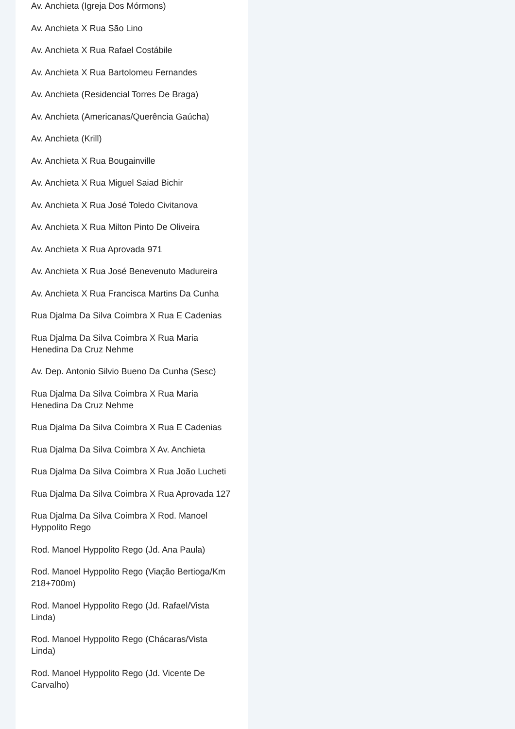Av. Anchieta (Igreja Dos Mórmons)
Av. Anchieta X Rua São Lino
Av. Anchieta X Rua Rafael Costábile
Av. Anchieta X Rua Bartolomeu Fernandes
Av. Anchieta (Residencial Torres De Braga)
Av. Anchieta (Americanas/Querência Gaúcha)
Av. Anchieta (Krill)
Av. Anchieta X Rua Bougainville
Av. Anchieta X Rua Miguel Saiad Bichir
Av. Anchieta X Rua José Toledo Civitanova
Av. Anchieta X Rua Milton Pinto De Oliveira
Av. Anchieta X Rua Aprovada 971
Av. Anchieta X Rua José Benevenuto Madureira
Av. Anchieta X Rua Francisca Martins Da Cunha
Rua Djalma Da Silva Coimbra X Rua E Cadenias
Rua Djalma Da Silva Coimbra X Rua Maria Henedina Da Cruz Nehme
Av. Dep. Antonio Silvio Bueno Da Cunha (Sesc)
Rua Djalma Da Silva Coimbra X Rua Maria Henedina Da Cruz Nehme
Rua Djalma Da Silva Coimbra X Rua E Cadenias
Rua Djalma Da Silva Coimbra X Av. Anchieta
Rua Djalma Da Silva Coimbra X Rua João Lucheti
Rua Djalma Da Silva Coimbra X Rua Aprovada 127
Rua Djalma Da Silva Coimbra X Rod. Manoel Hyppolito Rego
Rod. Manoel Hyppolito Rego (Jd. Ana Paula)
Rod. Manoel Hyppolito Rego (Viação Bertioga/Km 218+700m)
Rod. Manoel Hyppolito Rego (Jd. Rafael/Vista Linda)
Rod. Manoel Hyppolito Rego (Chácaras/Vista Linda)
Rod. Manoel Hyppolito Rego (Jd. Vicente De Carvalho)